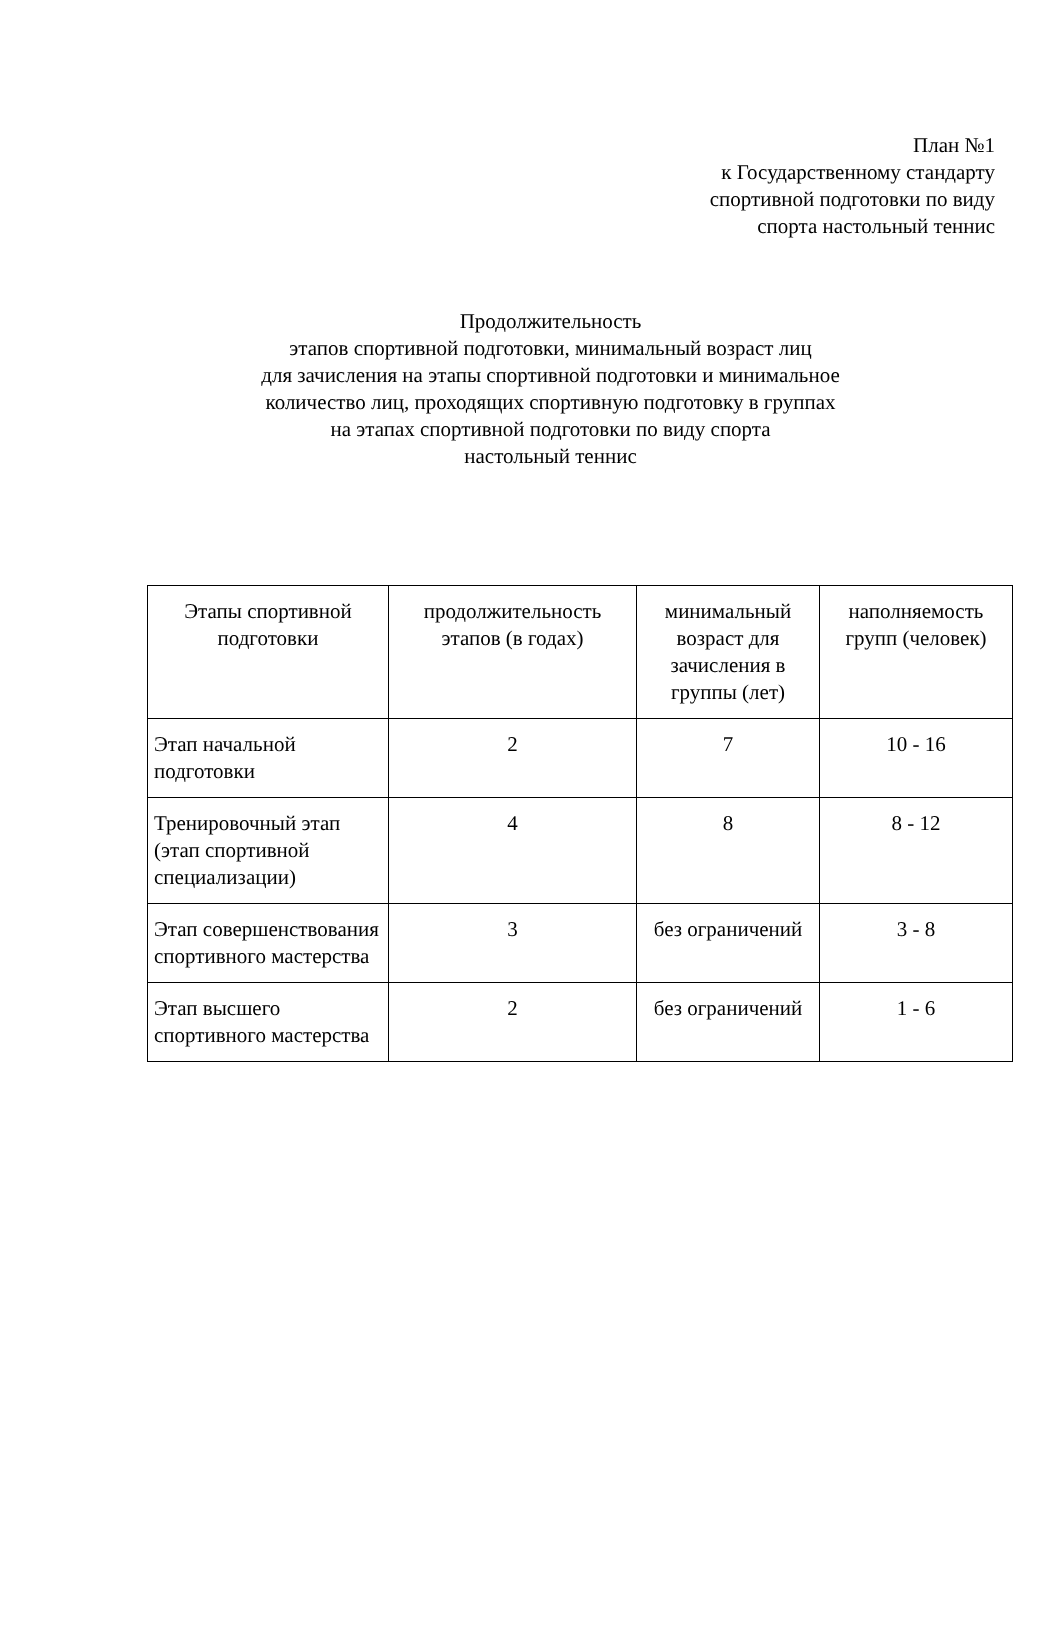План №1
к Государственному стандарту
спортивной подготовки по виду
спорта настольный теннис
Продолжительность
этапов спортивной подготовки, минимальный возраст лиц
для зачисления на этапы спортивной подготовки и минимальное
количество лиц, проходящих спортивную подготовку в группах
на этапах спортивной подготовки по виду спорта
настольный теннис
| Этапы спортивной подготовки | продолжительность этапов (в годах) | минимальный возраст для зачисления в группы (лет) | наполняемость групп (человек) |
| --- | --- | --- | --- |
| Этап начальной подготовки | 2 | 7 | 10 - 16 |
| Тренировочный этап (этап спортивной специализации) | 4 | 8 | 8 - 12 |
| Этап совершенствования спортивного мастерства | 3 | без ограничений | 3 - 8 |
| Этап высшего спортивного мастерства | 2 | без ограничений | 1 - 6 |